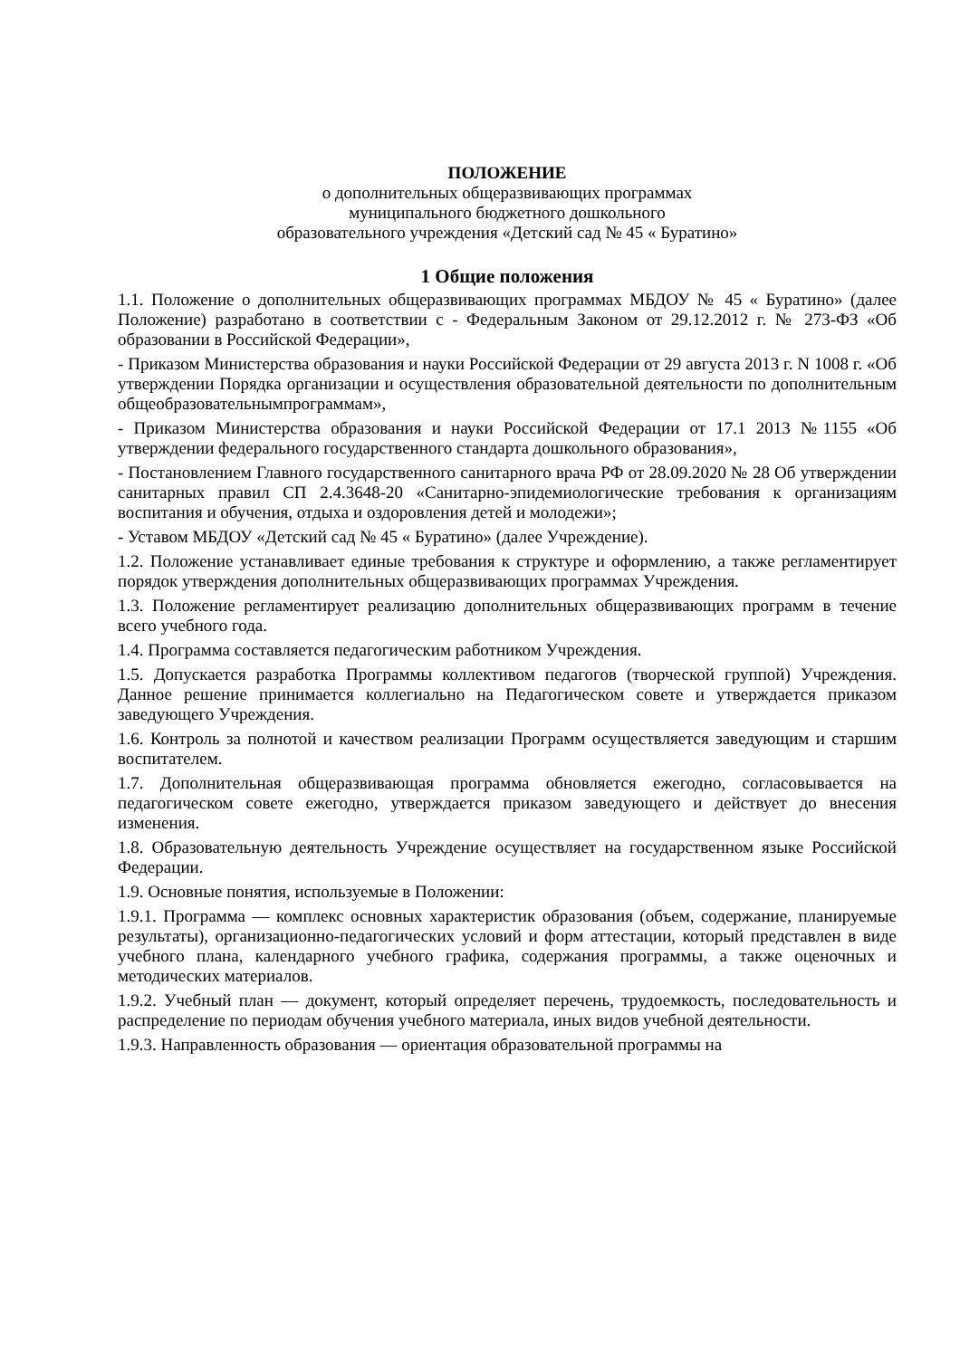ПОЛОЖЕНИЕ
о дополнительных общеразвивающих программах
муниципального бюджетного дошкольного
образовательного учреждения «Детский сад № 45 « Буратино»
1 Общие положения
1.1. Положение о дополнительных общеразвивающих программах МБДОУ № 45 « Буратино» (далее Положение) разработано в соответствии с - Федеральным Законом от 29.12.2012 г. № 273-ФЗ «Об образовании в Российской Федерации»,
- Приказом Министерства образования и науки Российской Федерации от 29 августа 2013 г. N 1008 г. «Об утверждении Порядка организации и осуществления образовательной деятельности по дополнительным общеобразовательнымпрограммам»,
- Приказом Министерства образования и науки Российской Федерации от 17.1 2013 №1155 «Об утверждении федерального государственного стандарта дошкольного образования»,
- Постановлением Главного государственного санитарного врача РФ от 28.09.2020 № 28 Об утверждении санитарных правил СП 2.4.3648-20 «Санитарно-эпидемиологические требования к организациям воспитания и обучения, отдыха и оздоровления детей и молодежи»;
- Уставом МБДОУ «Детский сад № 45 « Буратино» (далее Учреждение).
1.2. Положение устанавливает единые требования к структуре и оформлению, а также регламентирует порядок утверждения дополнительных общеразвивающих программах Учреждения.
1.3. Положение регламентирует реализацию дополнительных общеразвивающих программ в течение всего учебного года.
1.4. Программа составляется педагогическим работником Учреждения.
1.5. Допускается разработка Программы коллективом педагогов (творческой группой) Учреждения. Данное решение принимается коллегиально на Педагогическом совете и утверждается приказом заведующего Учреждения.
1.6. Контроль за полнотой и качеством реализации Программ осуществляется заведующим и старшим воспитателем.
1.7. Дополнительная общеразвивающая программа обновляется ежегодно, согласовывается на педагогическом совете ежегодно, утверждается приказом заведующего и действует до внесения изменения.
1.8. Образовательную деятельность Учреждение осуществляет на государственном языке Российской Федерации.
1.9. Основные понятия, используемые в Положении:
1.9.1. Программа — комплекс основных характеристик образования (объем, содержание, планируемые результаты), организационно-педагогических условий и форм аттестации, который представлен в виде учебного плана, календарного учебного графика, содержания программы, а также оценочных и методических материалов.
1.9.2. Учебный план — документ, который определяет перечень, трудоемкость, последовательность и распределение по периодам обучения учебного материала, иных видов учебной деятельности.
1.9.3. Направленность образования — ориентация образовательной программы на